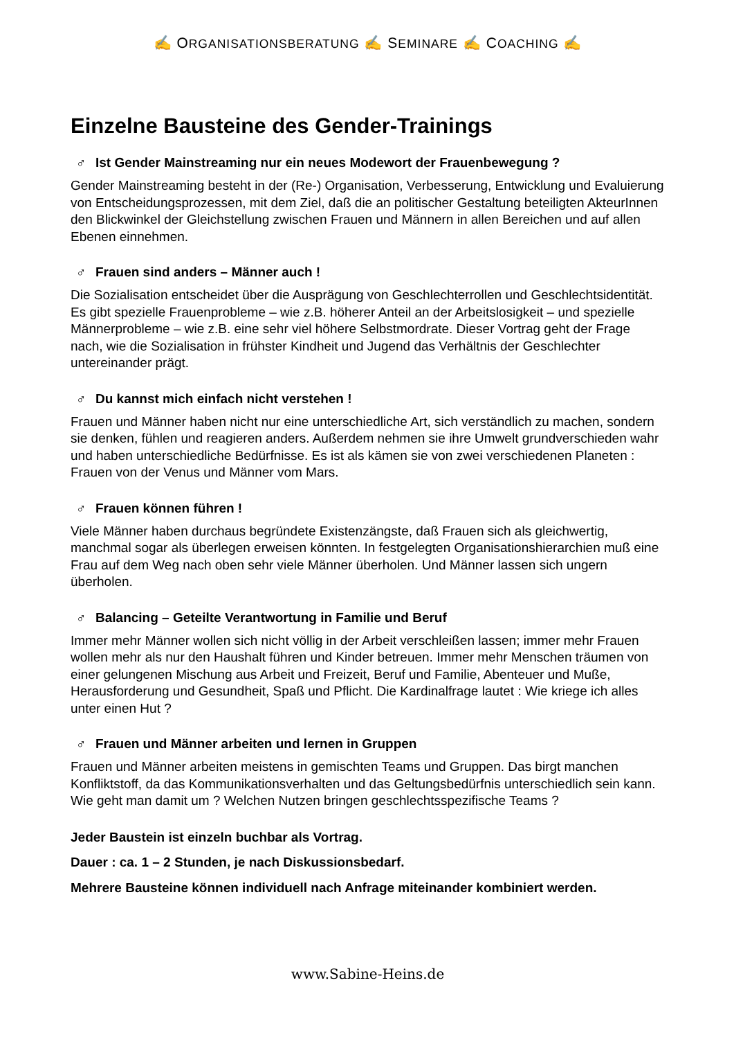✍ ORGANISATIONSBERATUNG ✍ SEMINARE ✍ COACHING ✍
Einzelne Bausteine des Gender-Trainings
♂ Ist Gender Mainstreaming nur ein neues Modewort der Frauenbewegung ?
Gender Mainstreaming besteht in der (Re-) Organisation, Verbesserung, Entwicklung und Evaluierung von Entscheidungsprozessen, mit dem Ziel, daß die an politischer Gestaltung beteiligten AkteurInnen den Blickwinkel der Gleichstellung zwischen Frauen und Männern in allen Bereichen und auf allen Ebenen einnehmen.
♂ Frauen sind anders – Männer auch !
Die Sozialisation entscheidet über die Ausprägung von Geschlechterrollen und Geschlechtsidentität. Es gibt spezielle Frauenprobleme – wie z.B. höherer Anteil an der Arbeitslosigkeit – und spezielle Männerprobleme – wie z.B. eine sehr viel höhere Selbstmordrate. Dieser Vortrag geht der Frage nach, wie die Sozialisation in frühster Kindheit und Jugend das Verhältnis der Geschlechter untereinander prägt.
♂ Du kannst mich einfach nicht verstehen !
Frauen und Männer haben nicht nur eine unterschiedliche Art, sich verständlich zu machen, sondern sie denken, fühlen und reagieren anders. Außerdem nehmen sie ihre Umwelt grundverschieden wahr und haben unterschiedliche Bedürfnisse. Es ist als kämen sie von zwei verschiedenen Planeten : Frauen von der Venus und Männer vom Mars.
♂ Frauen können führen !
Viele Männer haben durchaus begründete Existenzängste, daß Frauen sich als gleichwertig, manchmal sogar als überlegen erweisen könnten. In festgelegten Organisationshierarchien muß eine Frau auf dem Weg nach oben sehr viele Männer überholen. Und Männer lassen sich ungern überholen.
♂ Balancing – Geteilte Verantwortung in Familie und Beruf
Immer mehr Männer wollen sich nicht völlig in der Arbeit verschleißen lassen; immer mehr Frauen wollen mehr als nur den Haushalt führen und Kinder betreuen. Immer mehr Menschen träumen von einer gelungenen Mischung aus Arbeit und Freizeit, Beruf und Familie, Abenteuer und Muße, Herausforderung und Gesundheit, Spaß und Pflicht. Die Kardinalfrage lautet : Wie kriege ich alles unter einen Hut ?
♂ Frauen und Männer arbeiten und lernen in Gruppen
Frauen und Männer arbeiten meistens in gemischten Teams und Gruppen. Das birgt manchen Konfliktstoff, da das Kommunikationsverhalten und das Geltungsbedürfnis unterschiedlich sein kann. Wie geht man damit um ? Welchen Nutzen bringen geschlechtsspezifische Teams ?
Jeder Baustein ist einzeln buchbar als Vortrag.
Dauer : ca. 1 – 2 Stunden, je nach Diskussionsbedarf.
Mehrere Bausteine können individuell nach Anfrage miteinander kombiniert werden.
www.Sabine-Heins.de